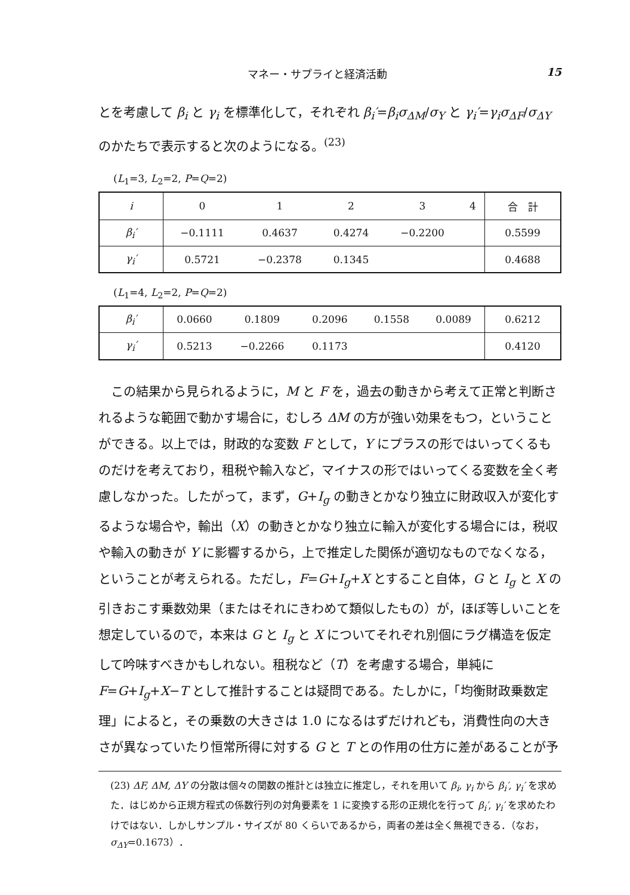マネー・サプライと経済活動 15
とを考慮して β<sub>i</sub> と γ<sub>i</sub> を標準化して，それぞれ β<sub>i</sub>′=β<sub>i</sub>σ<sub>ΔM</sub>/σ<sub>Y</sub> と γ<sub>i</sub>′=γ<sub>i</sub>σ<sub>ΔF</sub>/σ<sub>ΔY</sub> のかたちで表示すると次のようになる。<sup>(23)</sup>
(L<sub>1</sub>=3, L<sub>2</sub>=2, P=Q=2)
| i | 0 | 1 | 2 | 3 | 4 | 合 計 |
| β<sub>i</sub>′ | −0.1111 | 0.4637 | 0.4274 | −0.2200 | | 0.5599 |
| γ<sub>i</sub>′ | 0.5721 | −0.2378 | 0.1345 | | | 0.4688 |
(L<sub>1</sub>=4, L<sub>2</sub>=2, P=Q=2)
| β<sub>i</sub>′ | 0.0660 | 0.1809 | 0.2096 | 0.1558 | 0.0089 | 0.6212 |
| γ<sub>i</sub>′ | 0.5213 | −0.2266 | 0.1173 | | | 0.4120 |
この結果から見られるように，M と F を，過去の動きから考えて正常と判断されるような範囲で動かす場合に，むしろ ΔM の方が強い効果をもつ，ということができる。以上では，財政的な変数 F として，Y にプラスの形ではいってくるものだけを考えており，租税や輸入など，マイナスの形ではいってくる変数を全く考慮しなかった。したがって，まず，G+I<sub>g</sub> の動きとかなり独立に財政収入が変化するような場合や，輸出（X）の動きとかなり独立に輸入が変化する場合には，税収や輸入の動きが Y に影響するから，上で推定した関係が適切なものでなくなる，ということが考えられる。ただし，F=G+I<sub>g</sub>+X とすること自体，G と I<sub>g</sub> と X の引きおこす乗数効果（またはそれにきわめて類似したもの）が，ほぼ等しいことを想定しているので，本来は G と I<sub>g</sub> と X についてそれぞれ別個にラグ構造を仮定して吟味すべきかもしれない。租税など（T）を考慮する場合，単純に F=G+I<sub>g</sub>+X−T として推計することは疑問である。たしかに，「均衡財政乗数定理」によると，その乗数の大きさは 1.0 になるはずだけれども，消費性向の大きさが異なっていたり恒常所得に対する G と T との作用の仕方に差があることが予
(23) ΔF, ΔM, ΔY の分散は個々の関数の推計とは独立に推定し，それを用いて β<sub>i</sub>, γ<sub>i</sub> から β<sub>i</sub>′, γ<sub>i</sub>′ を求めた．はじめから正規方程式の係数行列の対角要素を 1 に変換する形の正規化を行って β<sub>i</sub>′, γ<sub>i</sub>′ を求めたわけではない．しかしサンプル・サイズが 80 くらいであるから，両者の差は全く無視できる．（なお，σ<sub>ΔY</sub>=0.1673）．